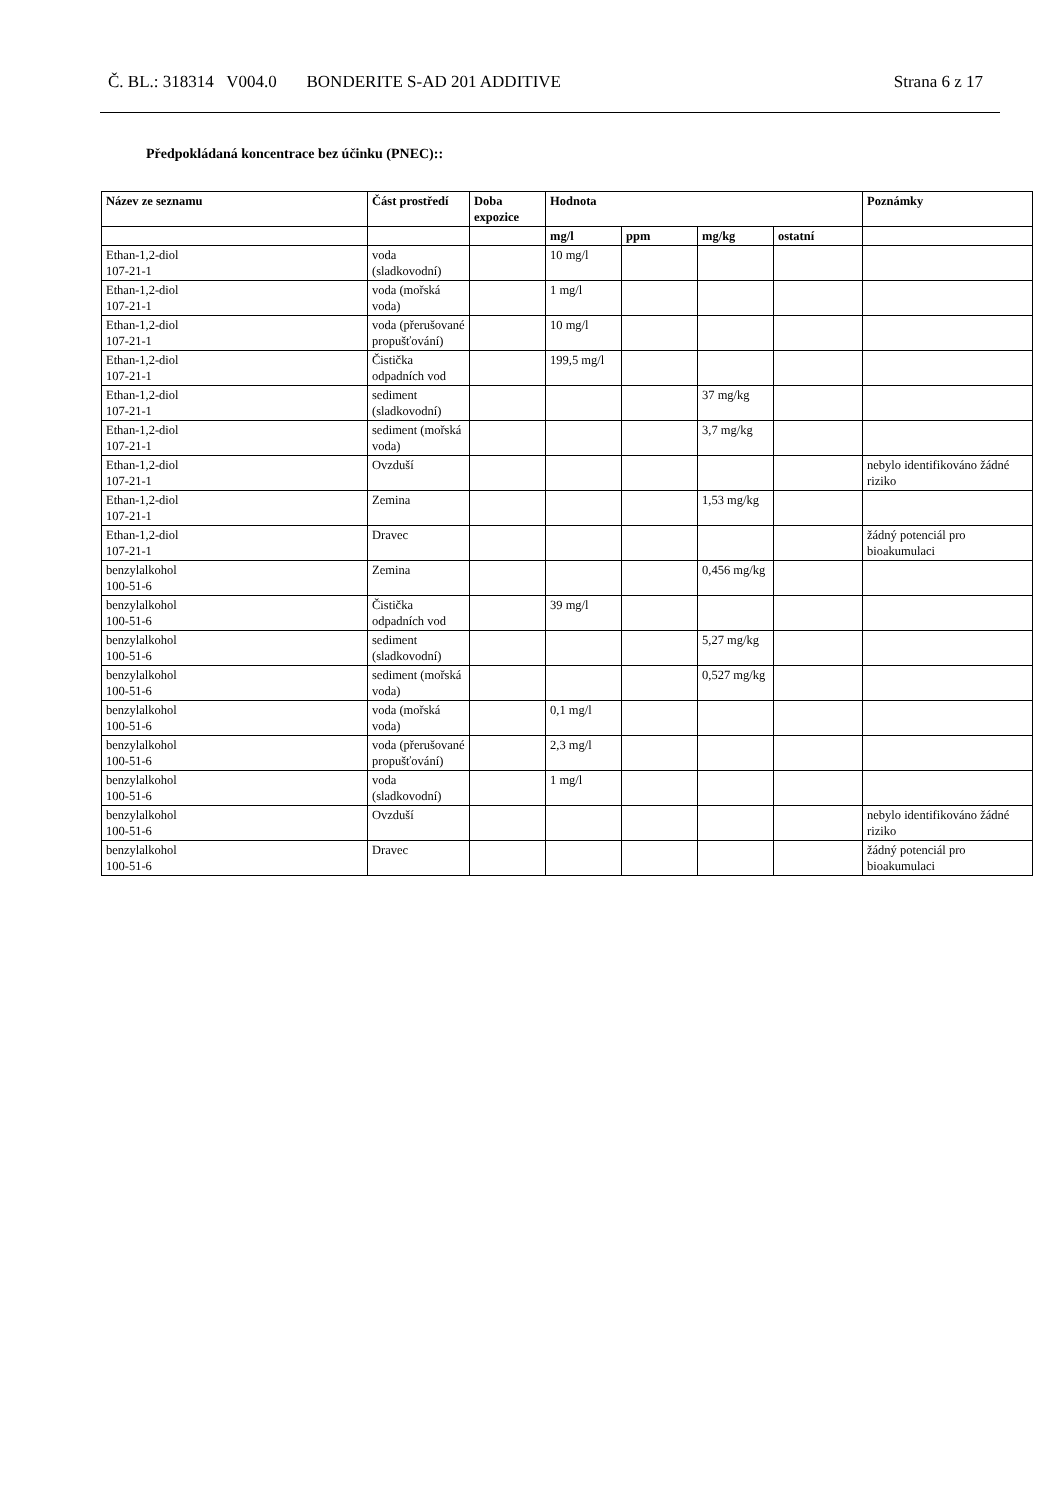Č. BL.: 318314 V004.0 BONDERITE S-AD 201 ADDITIVE Strana 6 z 17
Předpokládaná koncentrace bez účinku (PNEC)::
| Název ze seznamu | Část prostředí | Doba expozice | Hodnota | | | | Poznámky |
| --- | --- | --- | --- | --- | --- | --- | --- |
| | | | mg/l | ppm | mg/kg | ostatní | |
| Ethan-1,2-diol 107-21-1 | voda (sladkovodní) | | 10 mg/l | | | | |
| Ethan-1,2-diol 107-21-1 | voda (mořská voda) | | 1 mg/l | | | | |
| Ethan-1,2-diol 107-21-1 | voda (přerušované propušťování) | | 10 mg/l | | | | |
| Ethan-1,2-diol 107-21-1 | Čistička odpadních vod | | 199,5 mg/l | | | | |
| Ethan-1,2-diol 107-21-1 | sediment (sladkovodní) | | | | 37 mg/kg | | |
| Ethan-1,2-diol 107-21-1 | sediment (mořská voda) | | | | 3,7 mg/kg | | |
| Ethan-1,2-diol 107-21-1 | Ovzduší | | | | | | nebylo identifikováno žádné riziko |
| Ethan-1,2-diol 107-21-1 | Zemina | | | | 1,53 mg/kg | | |
| Ethan-1,2-diol 107-21-1 | Dravec | | | | | | žádný potenciál pro bioakumulaci |
| benzylalkohol 100-51-6 | Zemina | | | | 0,456 mg/kg | | |
| benzylalkohol 100-51-6 | Čistička odpadních vod | | 39 mg/l | | | | |
| benzylalkohol 100-51-6 | sediment (sladkovodní) | | | | 5,27 mg/kg | | |
| benzylalkohol 100-51-6 | sediment (mořská voda) | | | | 0,527 mg/kg | | |
| benzylalkohol 100-51-6 | voda (mořská voda) | | 0,1 mg/l | | | | |
| benzylalkohol 100-51-6 | voda (přerušované propušťování) | | 2,3 mg/l | | | | |
| benzylalkohol 100-51-6 | voda (sladkovodní) | | 1 mg/l | | | | |
| benzylalkohol 100-51-6 | Ovzduší | | | | | | nebylo identifikováno žádné riziko |
| benzylalkohol 100-51-6 | Dravec | | | | | | žádný potenciál pro bioakumulaci |